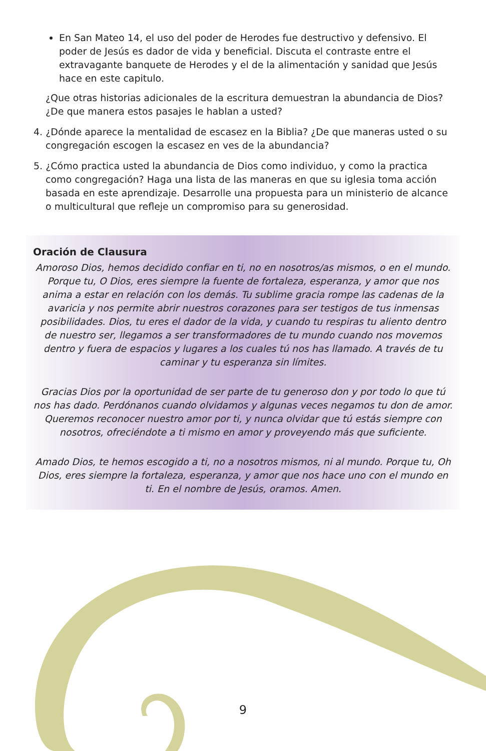En San Mateo 14, el uso del poder de Herodes fue destructivo y defensivo. El poder de Jesús es dador de vida y beneficial. Discuta el contraste entre el extravagante banquete de Herodes y el de la alimentación y sanidad que Jesús hace en este capitulo.
¿Que otras historias adicionales de la escritura demuestran la abundancia de Dios? ¿De que manera estos pasajes le hablan a usted?
4. ¿Dónde aparece la mentalidad de escasez en la Biblia? ¿De que maneras usted o su congregación escogen la escasez en ves de la abundancia?
5. ¿Cómo practica usted la abundancia de Dios como individuo, y como la practica como congregación? Haga una lista de las maneras en que su iglesia toma acción basada en este aprendizaje. Desarrolle una propuesta para un ministerio de alcance o multicultural que refleje un compromiso para su generosidad.
Oración de Clausura
Amoroso Dios, hemos decidido confiar en ti, no en nosotros/as mismos, o en el mundo. Porque tu, O Dios, eres siempre la fuente de fortaleza, esperanza, y amor que nos anima a estar en relación con los demás. Tu sublime gracia rompe las cadenas de la avaricia y nos permite abrir nuestros corazones para ser testigos de tus inmensas posibilidades. Dios, tu eres el dador de la vida, y cuando tu respiras tu aliento dentro de nuestro ser, llegamos a ser transformadores de tu mundo cuando nos movemos dentro y fuera de espacios y lugares a los cuales tú nos has llamado. A través de tu caminar y tu esperanza sin límites.
Gracias Dios por la oportunidad de ser parte de tu generoso don y por todo lo que tú nos has dado. Perdónanos cuando olvidamos y algunas veces negamos tu don de amor. Queremos reconocer nuestro amor por ti, y nunca olvidar que tú estás siempre con nosotros, ofreciéndote a ti mismo en amor y proveyendo más que suficiente.
Amado Dios, te hemos escogido a ti, no a nosotros mismos, ni al mundo. Porque tu, Oh Dios, eres siempre la fortaleza, esperanza, y amor que nos hace uno con el mundo en ti. En el nombre de Jesús, oramos. Amen.
9